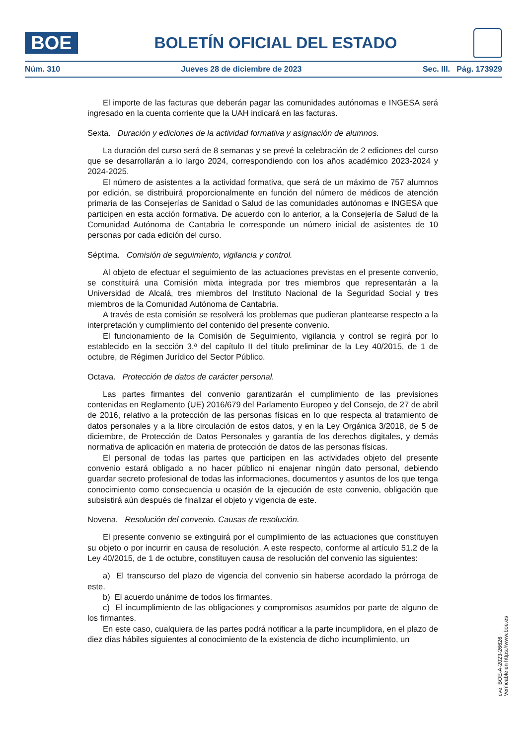BOE
BOLETÍN OFICIAL DEL ESTADO
Núm. 310 Jueves 28 de diciembre de 2023 Sec. III. Pág. 173929
El importe de las facturas que deberán pagar las comunidades autónomas e INGESA será ingresado en la cuenta corriente que la UAH indicará en las facturas.
Sexta. Duración y ediciones de la actividad formativa y asignación de alumnos.
La duración del curso será de 8 semanas y se prevé la celebración de 2 ediciones del curso que se desarrollarán a lo largo 2024, correspondiendo con los años académico 2023-2024 y 2024-2025.
El número de asistentes a la actividad formativa, que será de un máximo de 757 alumnos por edición, se distribuirá proporcionalmente en función del número de médicos de atención primaria de las Consejerías de Sanidad o Salud de las comunidades autónomas e INGESA que participen en esta acción formativa. De acuerdo con lo anterior, a la Consejería de Salud de la Comunidad Autónoma de Cantabria le corresponde un número inicial de asistentes de 10 personas por cada edición del curso.
Séptima. Comisión de seguimiento, vigilancia y control.
Al objeto de efectuar el seguimiento de las actuaciones previstas en el presente convenio, se constituirá una Comisión mixta integrada por tres miembros que representarán a la Universidad de Alcalá, tres miembros del Instituto Nacional de la Seguridad Social y tres miembros de la Comunidad Autónoma de Cantabria.
A través de esta comisión se resolverá los problemas que pudieran plantearse respecto a la interpretación y cumplimiento del contenido del presente convenio.
El funcionamiento de la Comisión de Seguimiento, vigilancia y control se regirá por lo establecido en la sección 3.ª del capítulo II del título preliminar de la Ley 40/2015, de 1 de octubre, de Régimen Jurídico del Sector Público.
Octava. Protección de datos de carácter personal.
Las partes firmantes del convenio garantizarán el cumplimiento de las previsiones contenidas en Reglamento (UE) 2016/679 del Parlamento Europeo y del Consejo, de 27 de abril de 2016, relativo a la protección de las personas físicas en lo que respecta al tratamiento de datos personales y a la libre circulación de estos datos, y en la Ley Orgánica 3/2018, de 5 de diciembre, de Protección de Datos Personales y garantía de los derechos digitales, y demás normativa de aplicación en materia de protección de datos de las personas físicas.
El personal de todas las partes que participen en las actividades objeto del presente convenio estará obligado a no hacer público ni enajenar ningún dato personal, debiendo guardar secreto profesional de todas las informaciones, documentos y asuntos de los que tenga conocimiento como consecuencia u ocasión de la ejecución de este convenio, obligación que subsistirá aún después de finalizar el objeto y vigencia de este.
Novena. Resolución del convenio. Causas de resolución.
El presente convenio se extinguirá por el cumplimiento de las actuaciones que constituyen su objeto o por incurrir en causa de resolución. A este respecto, conforme al artículo 51.2 de la Ley 40/2015, de 1 de octubre, constituyen causa de resolución del convenio las siguientes:
a) El transcurso del plazo de vigencia del convenio sin haberse acordado la prórroga de este.
b) El acuerdo unánime de todos los firmantes.
c) El incumplimiento de las obligaciones y compromisos asumidos por parte de alguno de los firmantes.
En este caso, cualquiera de las partes podrá notificar a la parte incumplidora, en el plazo de diez días hábiles siguientes al conocimiento de la existencia de dicho incumplimiento, un
cve: BOE-A-2023-26626
Verificable en https://www.boe.es